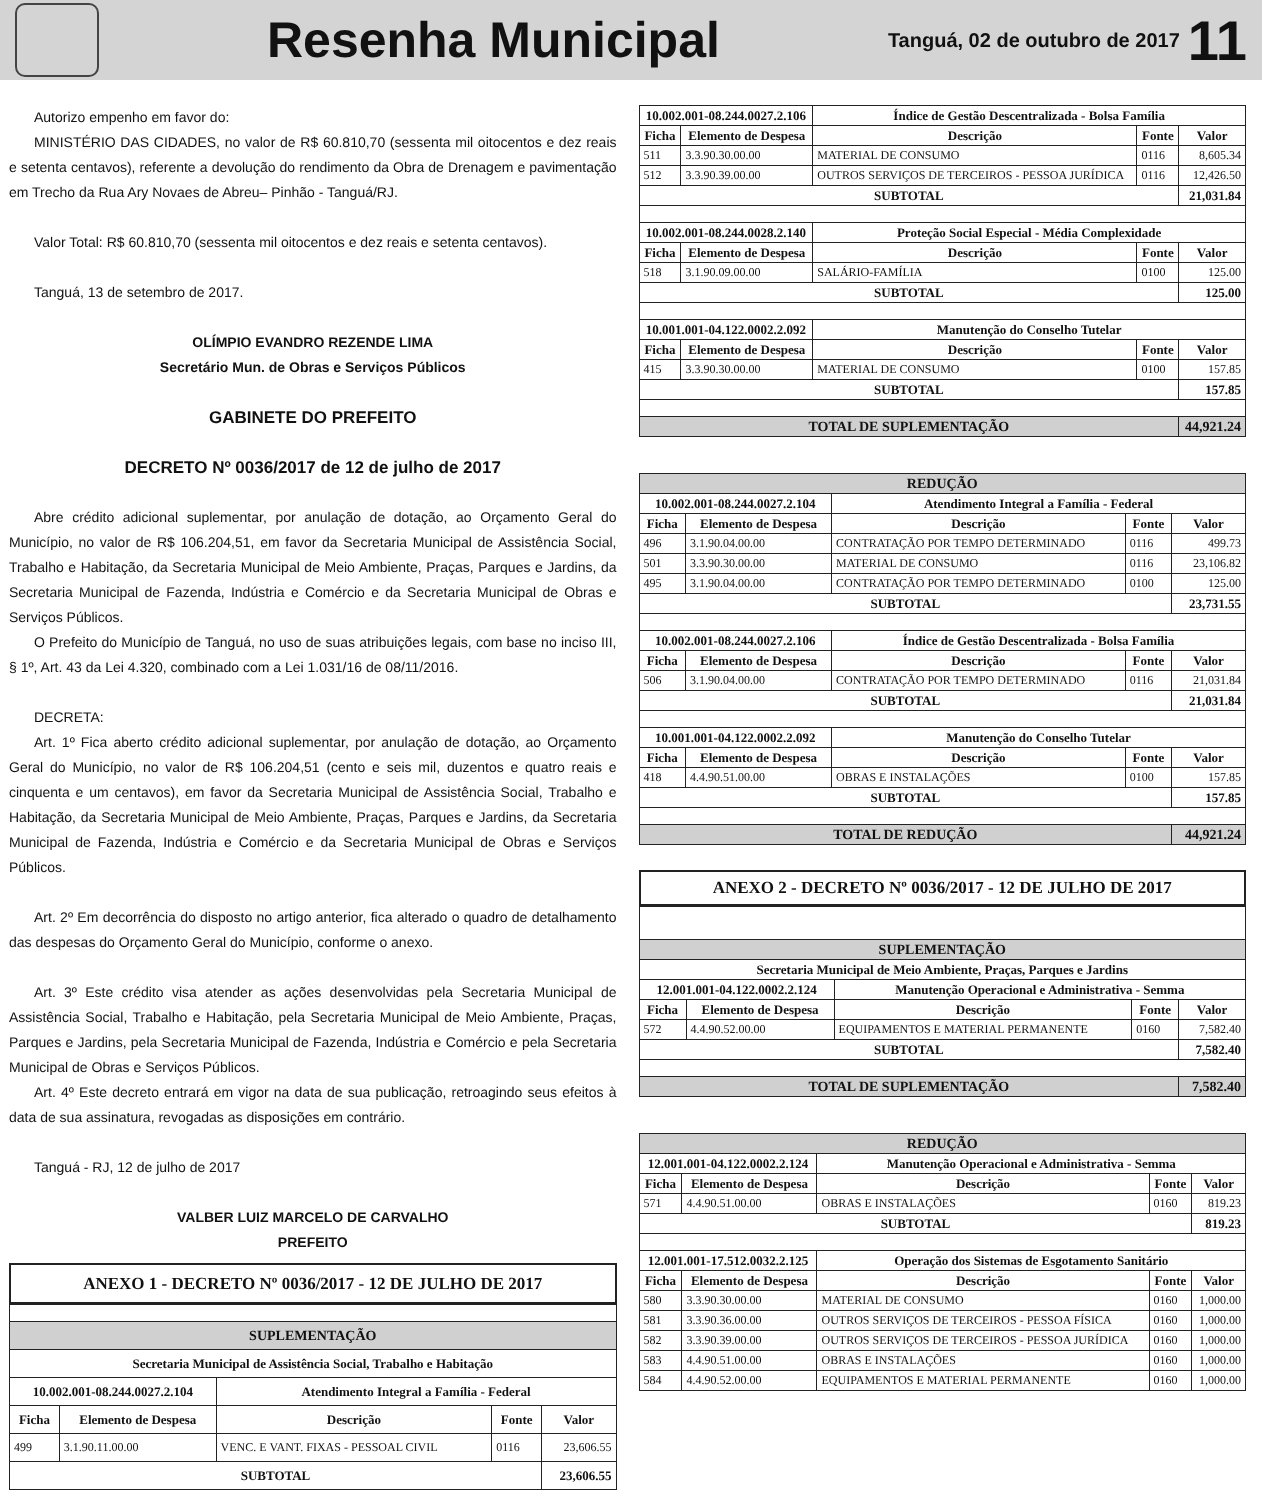Resenha Municipal
Tanguá, 02 de outubro de 2017
11
Autorizo empenho em favor do:
MINISTÉRIO DAS CIDADES, no valor de R$ 60.810,70 (sessenta mil oitocentos e dez reais e setenta centavos), referente a devolução do rendimento da Obra de Drenagem e pavimentação em Trecho da Rua Ary Novaes de Abreu– Pinhão - Tanguá/RJ.
Valor Total: R$ 60.810,70 (sessenta mil oitocentos e dez reais e setenta centavos).
Tanguá, 13 de setembro de 2017.
OLÍMPIO EVANDRO REZENDE LIMA
Secretário Mun. de Obras e Serviços Públicos
GABINETE DO PREFEITO
DECRETO Nº 0036/2017 de 12 de julho de 2017
Abre crédito adicional suplementar, por anulação de dotação, ao Orçamento Geral do Município, no valor de R$ 106.204,51, em favor da Secretaria Municipal de Assistência Social, Trabalho e Habitação, da Secretaria Municipal de Meio Ambiente, Praças, Parques e Jardins, da Secretaria Municipal de Fazenda, Indústria e Comércio e da Secretaria Municipal de Obras e Serviços Públicos.
O Prefeito do Município de Tanguá, no uso de suas atribuições legais, com base no inciso III, § 1º, Art. 43 da Lei 4.320, combinado com a Lei 1.031/16 de 08/11/2016.
DECRETA:
Art. 1º Fica aberto crédito adicional suplementar, por anulação de dotação, ao Orçamento Geral do Município, no valor de R$ 106.204,51 (cento e seis mil, duzentos e quatro reais e cinquenta e um centavos), em favor da Secretaria Municipal de Assistência Social, Trabalho e Habitação, da Secretaria Municipal de Meio Ambiente, Praças, Parques e Jardins, da Secretaria Municipal de Fazenda, Indústria e Comércio e da Secretaria Municipal de Obras e Serviços Públicos.
Art. 2º Em decorrência do disposto no artigo anterior, fica alterado o quadro de detalhamento das despesas do Orçamento Geral do Município, conforme o anexo.
Art. 3º Este crédito visa atender as ações desenvolvidas pela Secretaria Municipal de Assistência Social, Trabalho e Habitação, pela Secretaria Municipal de Meio Ambiente, Praças, Parques e Jardins, pela Secretaria Municipal de Fazenda, Indústria e Comércio e pela Secretaria Municipal de Obras e Serviços Públicos.
Art. 4º Este decreto entrará em vigor na data de sua publicação, retroagindo seus efeitos à data de sua assinatura, revogadas as disposições em contrário.
Tanguá - RJ, 12 de julho de 2017
VALBER LUIZ MARCELO DE CARVALHO
PREFEITO
ANEXO 1 - DECRETO Nº 0036/2017 - 12 DE JULHO DE 2017
| SUPLEMENTAÇÃO | | | | |
| Secretaria Municipal de Assistência Social, Trabalho e Habitação | | | | |
| 10.002.001-08.244.0027.2.104 | | Atendimento Integral a Família - Federal | | |
| Ficha | Elemento de Despesa | Descrição | Fonte | Valor |
| 499 | 3.1.90.11.00.00 | VENC. E VANT. FIXAS - PESSOAL CIVIL | 0116 | 23,606.55 |
| SUBTOTAL | | | | 23,606.55 |
| 10.002.001-08.244.0027.2.106 | | Índice de Gestão Descentralizada - Bolsa Família | | |
| --- | --- | --- | --- | --- |
| Ficha | Elemento de Despesa | Descrição | Fonte | Valor |
| 511 | 3.3.90.30.00.00 | MATERIAL DE CONSUMO | 0116 | 8,605.34 |
| 512 | 3.3.90.39.00.00 | OUTROS SERVIÇOS DE TERCEIROS - PESSOA JURÍDICA | 0116 | 12,426.50 |
| SUBTOTAL | | | | 21,031.84 |
| 10.002.001-08.244.0028.2.140 | | Proteção Social Especial - Média Complexidade | | |
| Ficha | Elemento de Despesa | Descrição | Fonte | Valor |
| 518 | 3.1.90.09.00.00 | SALÁRIO-FAMÍLIA | 0100 | 125.00 |
| SUBTOTAL | | | | 125.00 |
| 10.001.001-04.122.0002.2.092 | | Manutenção do Conselho Tutelar | | |
| Ficha | Elemento de Despesa | Descrição | Fonte | Valor |
| 415 | 3.3.90.30.00.00 | MATERIAL DE CONSUMO | 0100 | 157.85 |
| SUBTOTAL | | | | 157.85 |
| TOTAL DE SUPLEMENTAÇÃO | | | | 44,921.24 |
| REDUÇÃO | | | | |
| 10.002.001-08.244.0027.2.104 | | Atendimento Integral a Família - Federal | | |
| Ficha | Elemento de Despesa | Descrição | Fonte | Valor |
| 496 | 3.1.90.04.00.00 | CONTRATAÇÃO POR TEMPO DETERMINADO | 0116 | 499.73 |
| 501 | 3.3.90.30.00.00 | MATERIAL DE CONSUMO | 0116 | 23,106.82 |
| 495 | 3.1.90.04.00.00 | CONTRATAÇÃO POR TEMPO DETERMINADO | 0100 | 125.00 |
| SUBTOTAL | | | | 23,731.55 |
| 10.002.001-08.244.0027.2.106 | | Índice de Gestão Descentralizada - Bolsa Família | | |
| Ficha | Elemento de Despesa | Descrição | Fonte | Valor |
| 506 | 3.1.90.04.00.00 | CONTRATAÇÃO POR TEMPO DETERMINADO | 0116 | 21,031.84 |
| SUBTOTAL | | | | 21,031.84 |
| 10.001.001-04.122.0002.2.092 | | Manutenção do Conselho Tutelar | | |
| Ficha | Elemento de Despesa | Descrição | Fonte | Valor |
| 418 | 4.4.90.51.00.00 | OBRAS E INSTALAÇÕES | 0100 | 157.85 |
| SUBTOTAL | | | | 157.85 |
| TOTAL DE REDUÇÃO | | | | 44,921.24 |
ANEXO 2 - DECRETO Nº 0036/2017 - 12 DE JULHO DE 2017
| SUPLEMENTAÇÃO | | | | |
| Secretaria Municipal de Meio Ambiente, Praças, Parques e Jardins | | | | |
| 12.001.001-04.122.0002.2.124 | | Manutenção Operacional e Administrativa - Semma | | |
| Ficha | Elemento de Despesa | Descrição | Fonte | Valor |
| 572 | 4.4.90.52.00.00 | EQUIPAMENTOS E MATERIAL PERMANENTE | 0160 | 7,582.40 |
| SUBTOTAL | | | | 7,582.40 |
| TOTAL DE SUPLEMENTAÇÃO | | | | 7,582.40 |
| REDUÇÃO | | | | |
| 12.001.001-04.122.0002.2.124 | | Manutenção Operacional e Administrativa - Semma | | |
| Ficha | Elemento de Despesa | Descrição | Fonte | Valor |
| 571 | 4.4.90.51.00.00 | OBRAS E INSTALAÇÕES | 0160 | 819.23 |
| SUBTOTAL | | | | 819.23 |
| 12.001.001-17.512.0032.2.125 | | Operação dos Sistemas de Esgotamento Sanitário | | |
| Ficha | Elemento de Despesa | Descrição | Fonte | Valor |
| 580 | 3.3.90.30.00.00 | MATERIAL DE CONSUMO | 0160 | 1,000.00 |
| 581 | 3.3.90.36.00.00 | OUTROS SERVIÇOS DE TERCEIROS - PESSOA FÍSICA | 0160 | 1,000.00 |
| 582 | 3.3.90.39.00.00 | OUTROS SERVIÇOS DE TERCEIROS - PESSOA JURÍDICA | 0160 | 1,000.00 |
| 583 | 4.4.90.51.00.00 | OBRAS E INSTALAÇÕES | 0160 | 1,000.00 |
| 584 | 4.4.90.52.00.00 | EQUIPAMENTOS E MATERIAL PERMANENTE | 0160 | 1,000.00 |